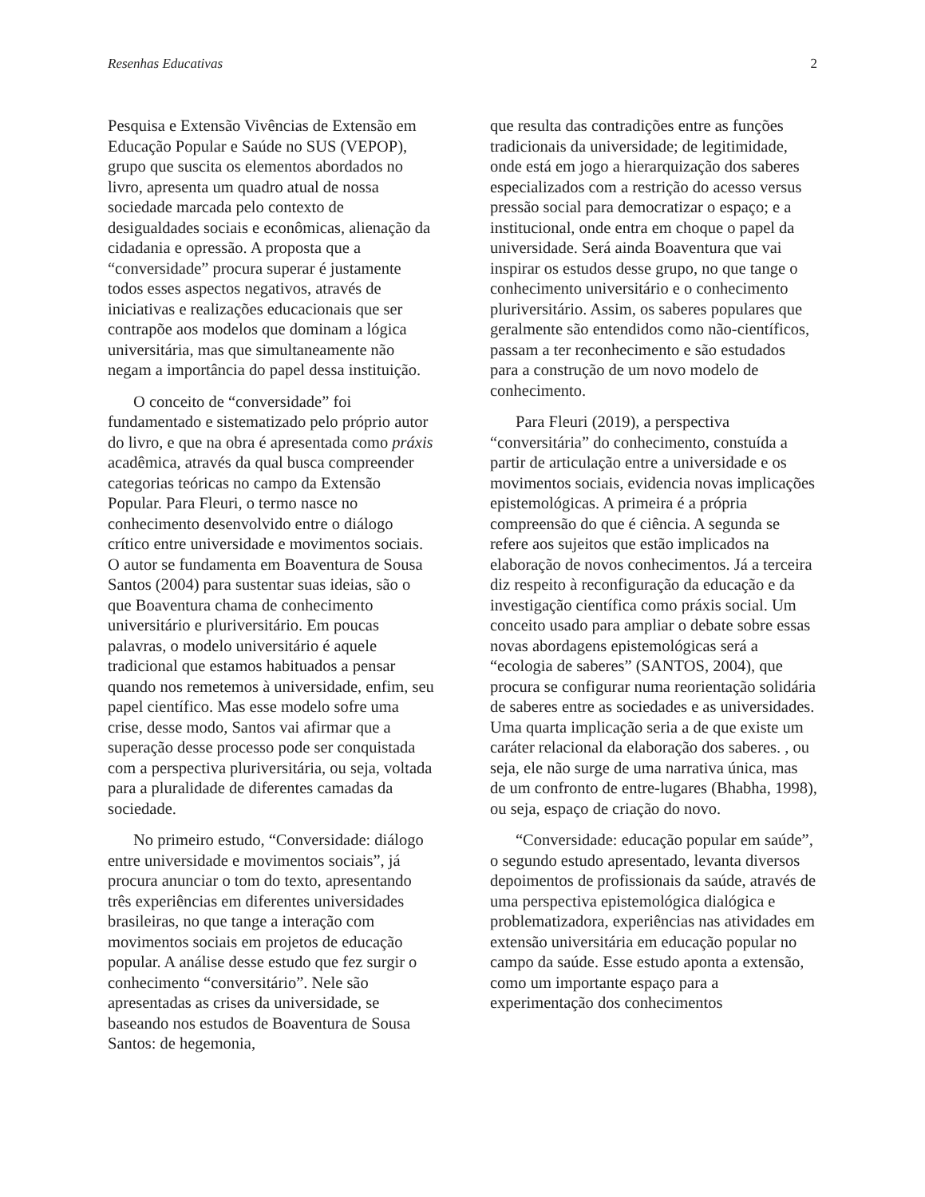Resenhas Educativas 2
Pesquisa e Extensão Vivências de Extensão em Educação Popular e Saúde no SUS (VEPOP), grupo que suscita os elementos abordados no livro, apresenta um quadro atual de nossa sociedade marcada pelo contexto de desigualdades sociais e econômicas, alienação da cidadania e opressão. A proposta que a “conversidade” procura superar é justamente todos esses aspectos negativos, através de iniciativas e realizações educacionais que ser contrapõe aos modelos que dominam a lógica universitária, mas que simultaneamente não negam a importância do papel dessa instituição.
O conceito de “conversidade” foi fundamentado e sistematizado pelo próprio autor do livro, e que na obra é apresentada como práxis acadêmica, através da qual busca compreender categorias teóricas no campo da Extensão Popular. Para Fleuri, o termo nasce no conhecimento desenvolvido entre o diálogo crítico entre universidade e movimentos sociais. O autor se fundamenta em Boaventura de Sousa Santos (2004) para sustentar suas ideias, são o que Boaventura chama de conhecimento universitário e pluriversitário. Em poucas palavras, o modelo universitário é aquele tradicional que estamos habituados a pensar quando nos remetemos à universidade, enfim, seu papel científico. Mas esse modelo sofre uma crise, desse modo, Santos vai afirmar que a superação desse processo pode ser conquistada com a perspectiva pluriversitária, ou seja, voltada para a pluralidade de diferentes camadas da sociedade.
No primeiro estudo, “Conversidade: diálogo entre universidade e movimentos sociais”, já procura anunciar o tom do texto, apresentando três experiências em diferentes universidades brasileiras, no que tange a interação com movimentos sociais em projetos de educação popular. A análise desse estudo que fez surgir o conhecimento “conversitário”. Nele são apresentadas as crises da universidade, se baseando nos estudos de Boaventura de Sousa Santos: de hegemonia,
que resulta das contradições entre as funções tradicionais da universidade; de legitimidade, onde está em jogo a hierarquização dos saberes especializados com a restrição do acesso versus pressão social para democratizar o espaço; e a institucional, onde entra em choque o papel da universidade. Será ainda Boaventura que vai inspirar os estudos desse grupo, no que tange o conhecimento universitário e o conhecimento pluriversitário. Assim, os saberes populares que geralmente são entendidos como não-científicos, passam a ter reconhecimento e são estudados para a construção de um novo modelo de conhecimento.
Para Fleuri (2019), a perspectiva “conversitária” do conhecimento, constuída a partir de articulação entre a universidade e os movimentos sociais, evidencia novas implicações epistemológicas. A primeira é a própria compreensão do que é ciência. A segunda se refere aos sujeitos que estão implicados na elaboração de novos conhecimentos. Já a terceira diz respeito à reconfiguração da educação e da investigação científica como práxis social. Um conceito usado para ampliar o debate sobre essas novas abordagens epistemológicas será a “ecologia de saberes” (SANTOS, 2004), que procura se configurar numa reorientação solidária de saberes entre as sociedades e as universidades. Uma quarta implicação seria a de que existe um caráter relacional da elaboração dos saberes. , ou seja, ele não surge de uma narrativa única, mas de um confronto de entre-lugares (Bhabha, 1998), ou seja, espaço de criação do novo.
“Conversidade: educação popular em saúde”, o segundo estudo apresentado, levanta diversos depoimentos de profissionais da saúde, através de uma perspectiva epistemológica dialógica e problematizadora, experiências nas atividades em extensão universitária em educação popular no campo da saúde. Esse estudo aponta a extensão, como um importante espaço para a experimentação dos conhecimentos